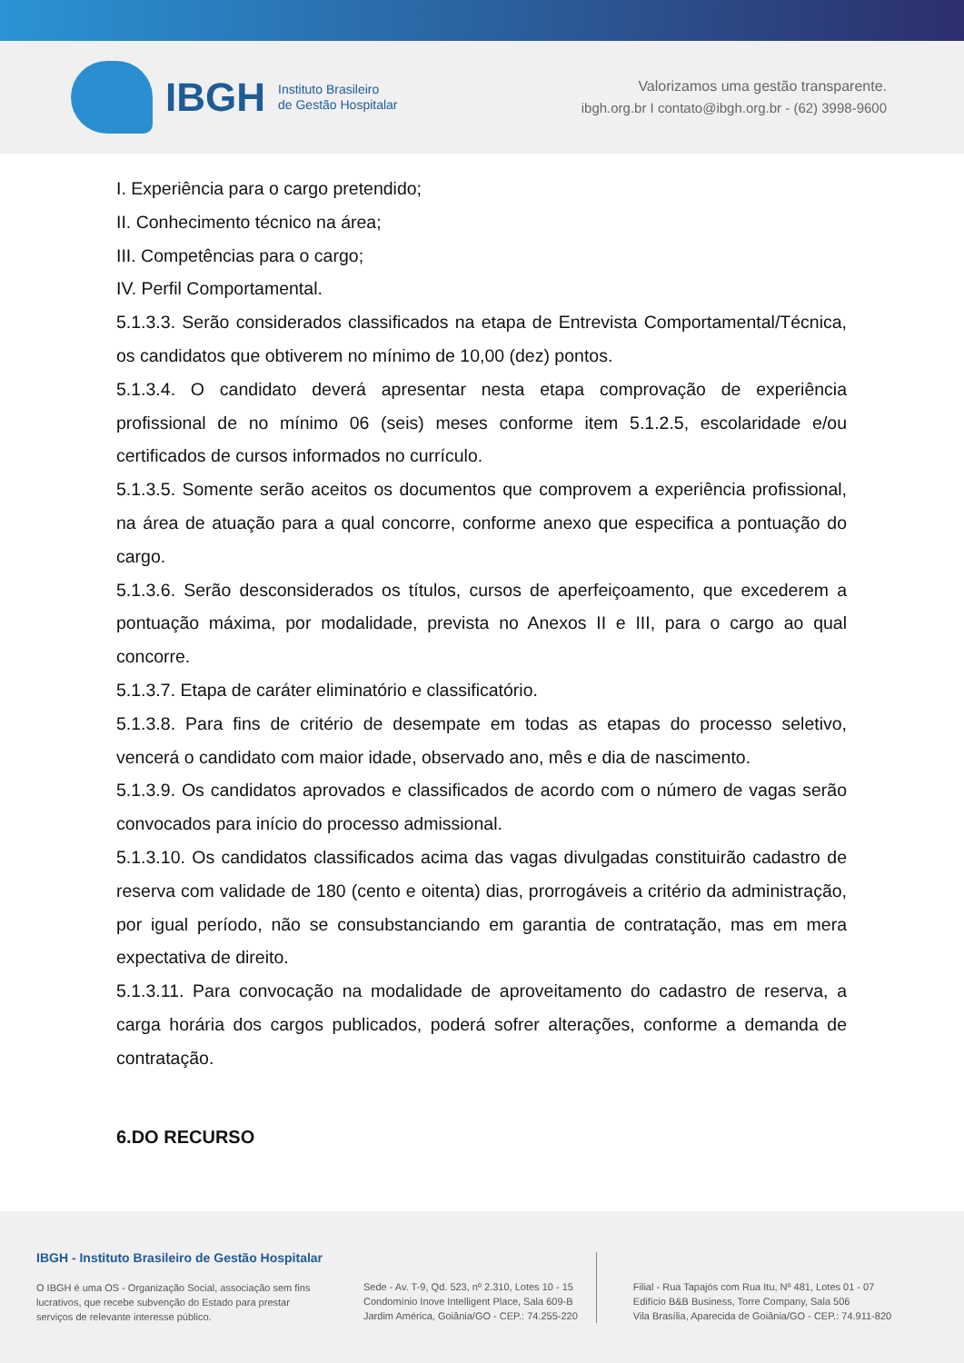IBGH
Instituto Brasileiro
de Gestão Hospitalar
Valorizamos uma gestão transparente.
ibgh.org.br I contato@ibgh.org.br - (62) 3998-9600
I. Experiência para o cargo pretendido;
II. Conhecimento técnico na área;
III. Competências para o cargo;
IV. Perfil Comportamental.
5.1.3.3. Serão considerados classificados na etapa de Entrevista Comportamental/Técnica, os candidatos que obtiverem no mínimo de 10,00 (dez) pontos.
5.1.3.4. O candidato deverá apresentar nesta etapa comprovação de experiência profissional de no mínimo 06 (seis) meses conforme item 5.1.2.5, escolaridade e/ou certificados de cursos informados no currículo.
5.1.3.5. Somente serão aceitos os documentos que comprovem a experiência profissional, na área de atuação para a qual concorre, conforme anexo que especifica a pontuação do cargo.
5.1.3.6. Serão desconsiderados os títulos, cursos de aperfeiçoamento, que excederem a pontuação máxima, por modalidade, prevista no Anexos II e III, para o cargo ao qual concorre.
5.1.3.7. Etapa de caráter eliminatório e classificatório.
5.1.3.8. Para fins de critério de desempate em todas as etapas do processo seletivo, vencerá o candidato com maior idade, observado ano, mês e dia de nascimento.
5.1.3.9. Os candidatos aprovados e classificados de acordo com o número de vagas serão convocados para início do processo admissional.
5.1.3.10. Os candidatos classificados acima das vagas divulgadas constituirão cadastro de reserva com validade de 180 (cento e oitenta) dias, prorrogáveis a critério da administração, por igual período, não se consubstanciando em garantia de contratação, mas em mera expectativa de direito.
5.1.3.11. Para convocação na modalidade de aproveitamento do cadastro de reserva, a carga horária dos cargos publicados, poderá sofrer alterações, conforme a demanda de contratação.
6.DO RECURSO
IBGH - Instituto Brasileiro de Gestão Hospitalar
O IBGH é uma OS - Organização Social, associação sem fins lucrativos, que recebe subvenção do Estado para prestar serviços de relevante interesse público.
Sede - Av. T-9, Qd. 523, nº 2.310, Lotes 10 - 15
Condomínio Inove Intelligent Place, Sala 609-B
Jardim América, Goiânia/GO - CEP.: 74.255-220
Filial - Rua Tapajós com Rua Itu, Nº 481, Lotes 01 - 07
Edifício B&B Business, Torre Company, Sala 506
Vila Brasília, Aparecida de Goiânia/GO - CEP.: 74.911-820